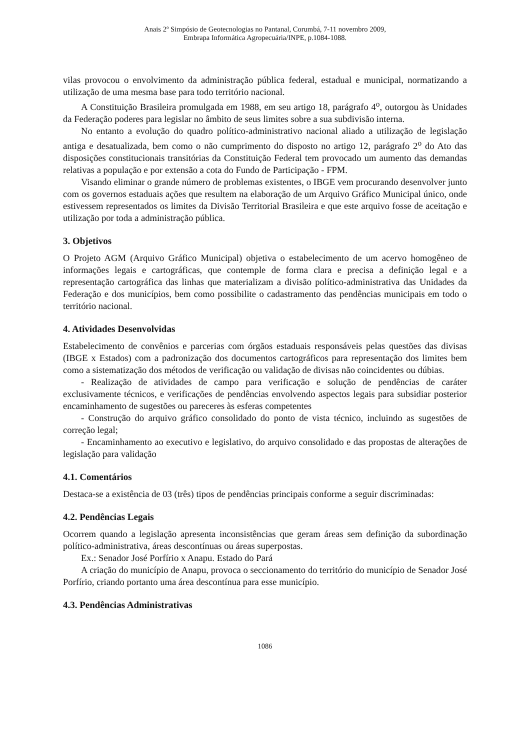Anais 2º Simpósio de Geotecnologias no Pantanal, Corumbá, 7-11 novembro 2009,
Embrapa Informática Agropecuária/INPE, p.1084-1088.
vilas provocou o envolvimento da administração pública federal, estadual e municipal, normatizando a utilização de uma mesma base para todo território nacional.
A Constituição Brasileira promulgada em 1988, em seu artigo 18, parágrafo 4<sup>o</sup>, outorgou às Unidades da Federação poderes para legislar no âmbito de seus limites sobre a sua subdivisão interna.
No entanto a evolução do quadro político-administrativo nacional aliado a utilização de legislação antiga e desatualizada, bem como o não cumprimento do disposto no artigo 12, parágrafo 2<sup>o</sup> do Ato das disposições constitucionais transitórias da Constituição Federal tem provocado um aumento das demandas relativas a população e por extensão a cota do Fundo de Participação - FPM.
Visando eliminar o grande número de problemas existentes, o IBGE vem procurando desenvolver junto com os governos estaduais ações que resultem na elaboração de um Arquivo Gráfico Municipal único, onde estivessem representados os limites da Divisão Territorial Brasileira e que este arquivo fosse de aceitação e utilização por toda a administração pública.
3. Objetivos
O Projeto AGM (Arquivo Gráfico Municipal) objetiva o estabelecimento de um acervo homogêneo de informações legais e cartográficas, que contemple de forma clara e precisa a definição legal e a representação cartográfica das linhas que materializam a divisão político-administrativa das Unidades da Federação e dos municípios, bem como possibilite o cadastramento das pendências municipais em todo o território nacional.
4. Atividades Desenvolvidas
Estabelecimento de convênios e parcerias com órgãos estaduais responsáveis pelas questões das divisas (IBGE x Estados) com a padronização dos documentos cartográficos para representação dos limites bem como a sistematização dos métodos de verificação ou validação de divisas não coincidentes ou dúbias.
- Realização de atividades de campo para verificação e solução de pendências de caráter exclusivamente técnicos, e verificações de pendências envolvendo aspectos legais para subsidiar posterior encaminhamento de sugestões ou pareceres às esferas competentes
- Construção do arquivo gráfico consolidado do ponto de vista técnico, incluindo as sugestões de correção legal;
- Encaminhamento ao executivo e legislativo, do arquivo consolidado e das propostas de alterações de legislação para validação
4.1. Comentários
Destaca-se a existência de 03 (três) tipos de pendências principais conforme a seguir discriminadas:
4.2. Pendências Legais
Ocorrem quando a legislação apresenta inconsistências que geram áreas sem definição da subordinação político-administrativa, áreas descontínuas ou áreas superpostas.
Ex.: Senador José Porfírio x Anapu. Estado do Pará
A criação do município de Anapu, provoca o seccionamento do território do município de Senador José Porfírio, criando portanto uma área descontínua para esse município.
4.3. Pendências Administrativas
1086